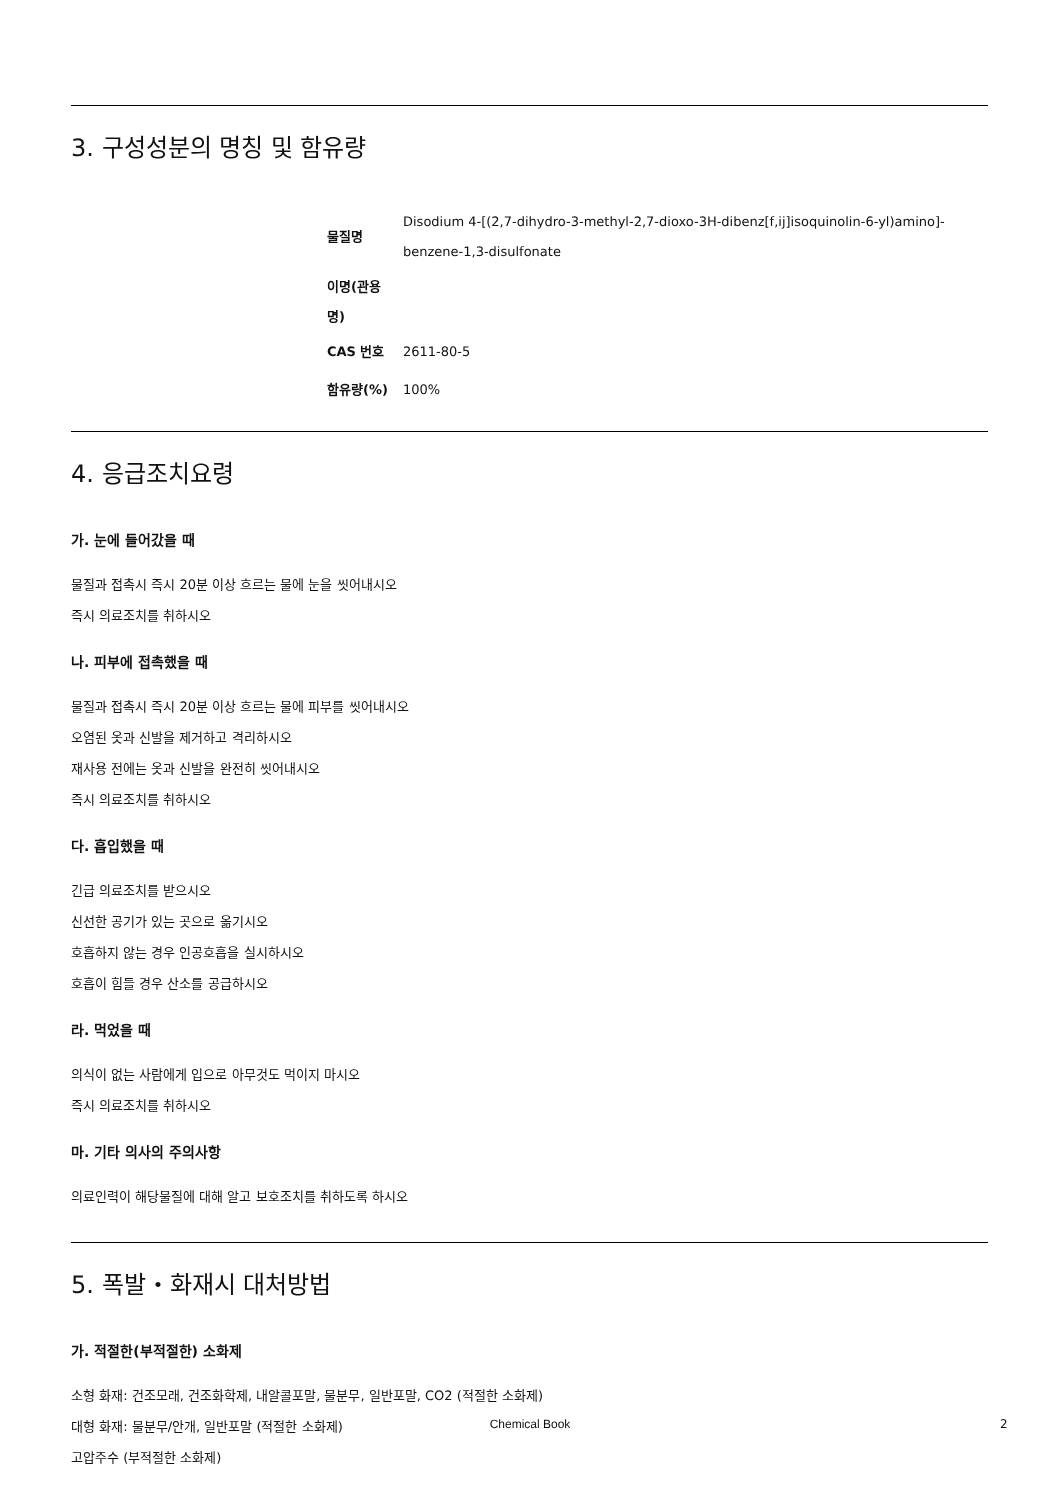3. 구성성분의 명칭 및 함유량
| 물질명 | Disodium 4-[(2,7-dihydro-3-methyl-2,7-dioxo-3H-dibenz[f,ij]isoquinolin-6-yl)amino]-benzene-1,3-disulfonate |
| 이명(관용명) | |
| CAS 번호 | 2611-80-5 |
| 함유량(%) | 100% |
4. 응급조치요령
가. 눈에 들어갔을 때
물질과 접촉시 즉시 20분 이상 흐르는 물에 눈을 씻어내시오
즉시 의료조치를 취하시오
나. 피부에 접촉했을 때
물질과 접촉시 즉시 20분 이상 흐르는 물에 피부를 씻어내시오
오염된 옷과 신발을 제거하고 격리하시오
재사용 전에는 옷과 신발을 완전히 씻어내시오
즉시 의료조치를 취하시오
다. 흡입했을 때
긴급 의료조치를 받으시오
신선한 공기가 있는 곳으로 옮기시오
호흡하지 않는 경우 인공호흡을 실시하시오
호흡이 힘들 경우 산소를 공급하시오
라. 먹었을 때
의식이 없는 사람에게 입으로 아무것도 먹이지 마시오
즉시 의료조치를 취하시오
마. 기타 의사의 주의사항
의료인력이 해당물질에 대해 알고 보호조치를 취하도록 하시오
5. 폭발・화재시 대처방법
가. 적절한(부적절한) 소화제
소형 화재: 건조모래, 건조화학제, 내알콜포말, 물분무, 일반포말, CO2 (적절한 소화제)
대형 화재: 물분무/안개, 일반포말 (적절한 소화제)
고압주수 (부적절한 소화제)
Chemical Book 2